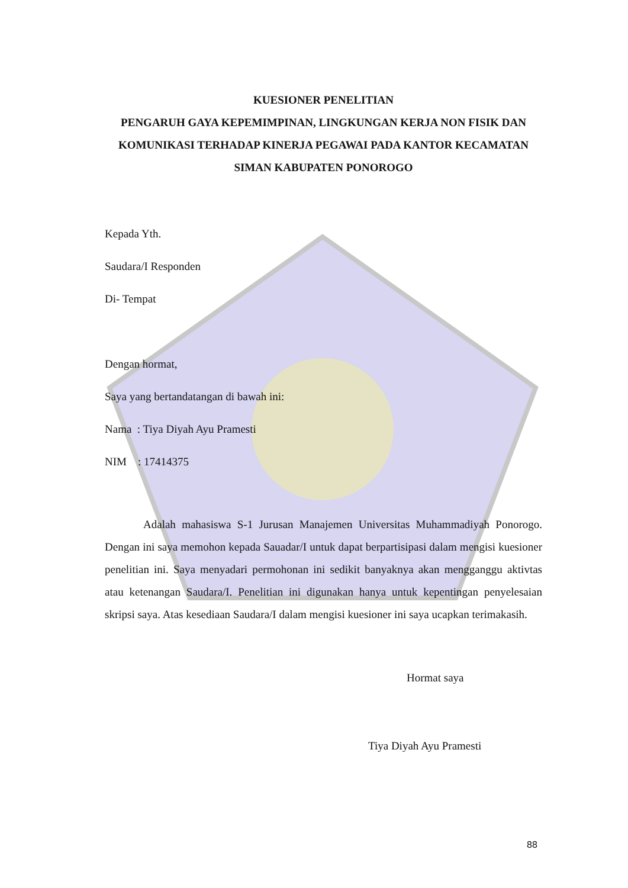KUESIONER PENELITIAN
PENGARUH GAYA KEPEMIMPINAN, LINGKUNGAN KERJA NON FISIK DAN KOMUNIKASI TERHADAP KINERJA PEGAWAI PADA KANTOR KECAMATAN SIMAN KABUPATEN PONOROGO
Kepada Yth.
Saudara/I Responden
Di- Tempat
Dengan hormat,
Saya yang bertandatangan di bawah ini:
Nama : Tiya Diyah Ayu Pramesti
NIM : 17414375
Adalah mahasiswa S-1 Jurusan Manajemen Universitas Muhammadiyah Ponorogo. Dengan ini saya memohon kepada Sauadar/I untuk dapat berpartisipasi dalam mengisi kuesioner penelitian ini. Saya menyadari permohonan ini sedikit banyaknya akan mengganggu aktivtas atau ketenangan Saudara/I. Penelitian ini digunakan hanya untuk kepentingan penyelesaian skripsi saya. Atas kesediaan Saudara/I dalam mengisi kuesioner ini saya ucapkan terimakasih.
Hormat saya
Tiya Diyah Ayu Pramesti
88